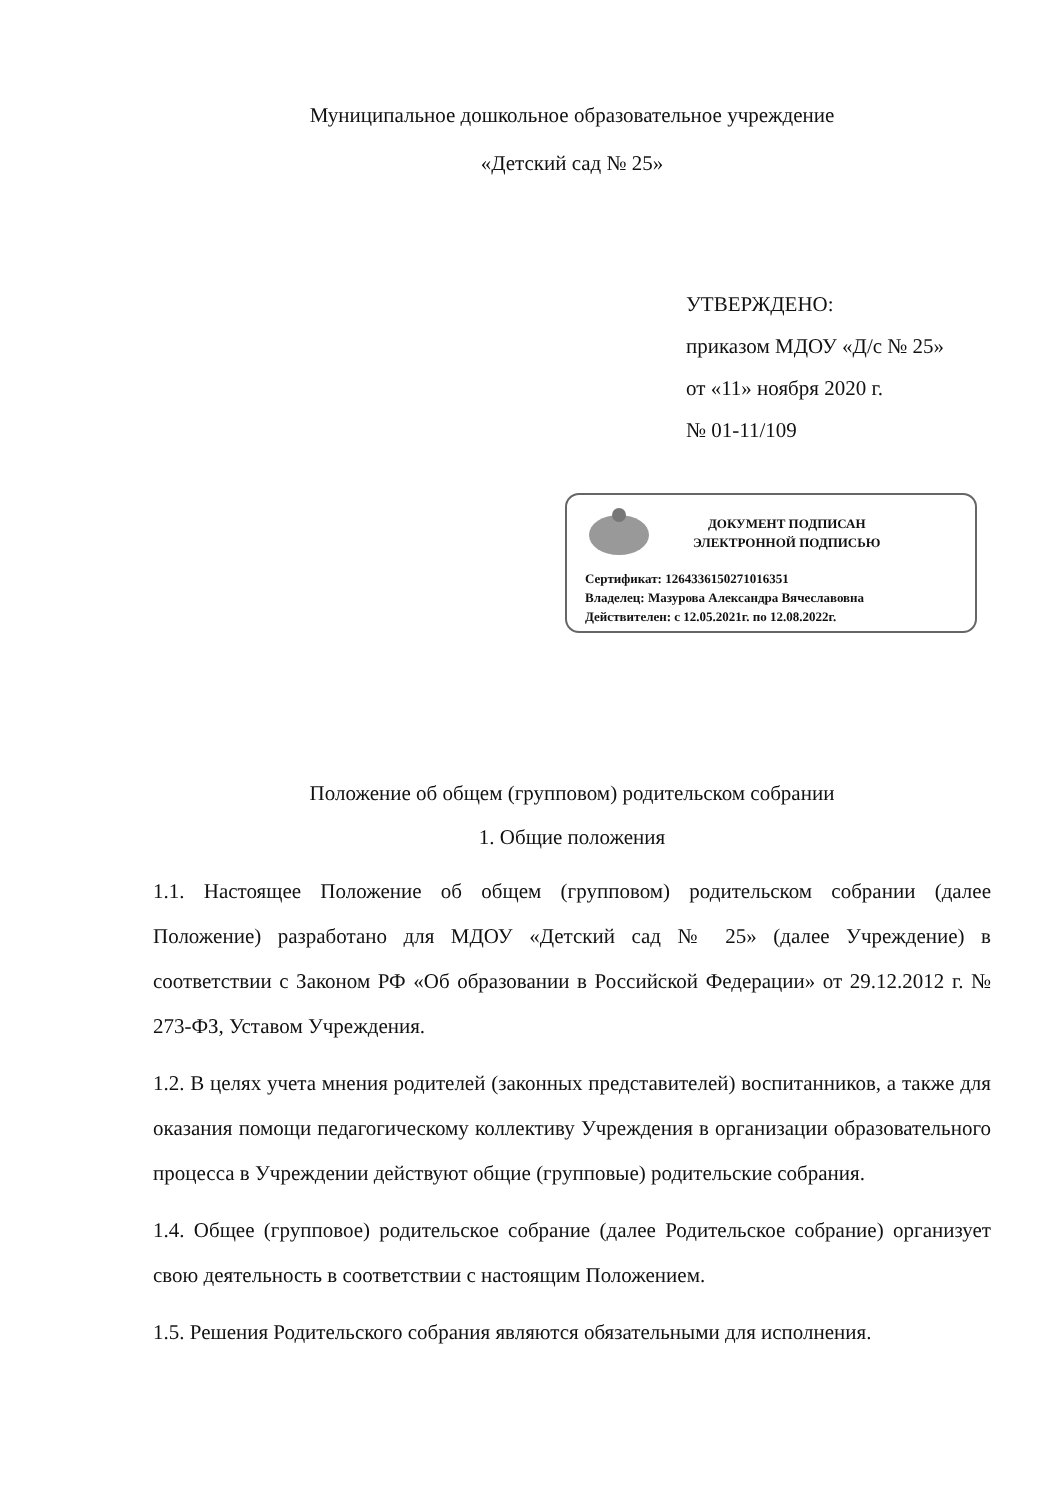Муниципальное дошкольное образовательное учреждение
«Детский сад № 25»
УТВЕРЖДЕНО:
приказом МДОУ «Д/с № 25»
от «11» ноября 2020 г.
№ 01-11/109
ДОКУМЕНТ ПОДПИСАН
ЭЛЕКТРОННОЙ ПОДПИСЬЮ
Сертификат: 1264336150271016351
Владелец: Мазурова Александра Вячеславовна
Действителен: с 12.05.2021г. по 12.08.2022г.
Положение об общем (групповом) родительском собрании
1. Общие положения
1.1. Настоящее Положение об общем (групповом) родительском собрании (далее Положение) разработано для МДОУ «Детский сад № 25» (далее Учреждение) в соответствии с Законом РФ «Об образовании в Российской Федерации» от 29.12.2012 г. № 273-ФЗ, Уставом Учреждения.
1.2. В целях учета мнения родителей (законных представителей) воспитанников, а также для оказания помощи педагогическому коллективу Учреждения в организации образовательного процесса в Учреждении действуют общие (групповые) родительские собрания.
1.4. Общее (групповое) родительское собрание (далее Родительское собрание) организует свою деятельность в соответствии с настоящим Положением.
1.5. Решения Родительского собрания являются обязательными для исполнения.